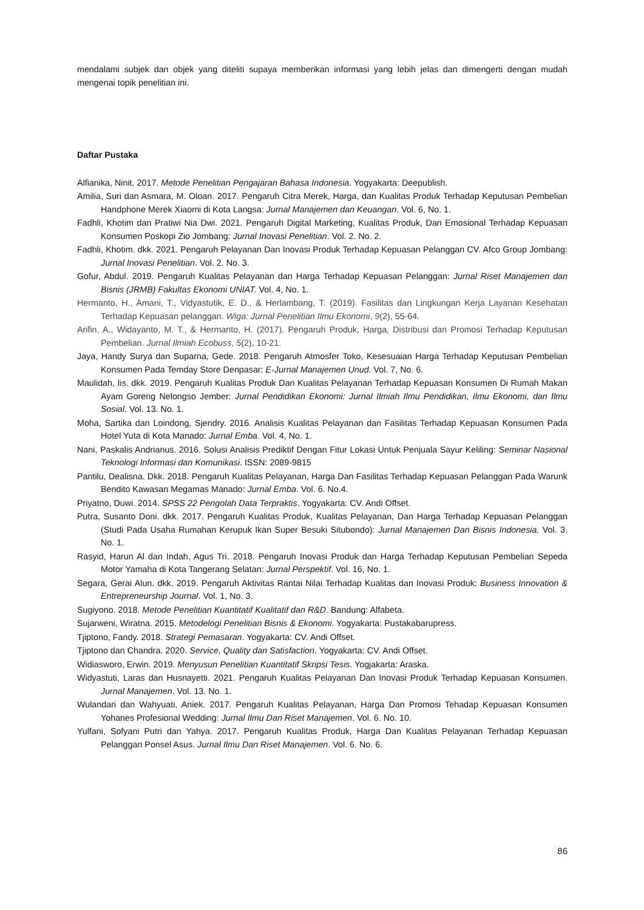mendalami subjek dan objek yang diteliti supaya memberikan informasi yang lebih jelas dan dimengerti dengan mudah mengenai topik penelitian ini.
Daftar Pustaka
Alfianika, Ninit. 2017. Metode Penelitian Pengajaran Bahasa Indonesia. Yogyakarta: Deepublish.
Amilia, Suri dan Asmara, M. Oloan. 2017. Pengaruh Citra Merek, Harga, dan Kualitas Produk Terhadap Keputusan Pembelian Handphone Merek Xiaomi di Kota Langsa: Jurnal Manajemen dan Keuangan. Vol. 6, No. 1.
Fadhli, Khotim dan Pratiwi Nia Dwi. 2021. Pengaruh Digital Marketing, Kualitas Produk, Dan Emosional Terhadap Kepuasan Konsumen Poskopi Zio Jombang: Jurnal Inovasi Penelitian. Vol. 2. No. 2.
Fadhli, Khotim. dkk. 2021. Pengaruh Pelayanan Dan Inovasi Produk Terhadap Kepuasan Pelanggan CV. Afco Group Jombang: Jurnal Inovasi Penelitian. Vol. 2. No. 3.
Gofur, Abdul. 2019. Pengaruh Kualitas Pelayanan dan Harga Terhadap Kepuasan Pelanggan: Jurnal Riset Manajemen dan Bisnis (JRMB) Fakultas Ekonomi UNIAT. Vol. 4, No. 1.
Hermanto, H., Amani, T., Vidyastutik, E. D., & Herlambang, T. (2019). Fasilitas dan Lingkungan Kerja Layanan Kesehatan Terhadap Kepuasan pelanggan. Wiga: Jurnal Penelitian Ilmu Ekonomi, 9(2), 55-64.
Arifin, A., Widayanto, M. T., & Hermanto, H. (2017). Pengaruh Produk, Harga, Distribusi dan Promosi Terhadap Keputusan Pembelian. Jurnal Ilmiah Ecobuss, 5(2), 10-21.
Jaya, Handy Surya dan Suparna, Gede. 2018. Pengaruh Atmosfer Toko, Kesesuaian Harga Terhadap Keputusan Pembelian Konsumen Pada Temday Store Denpasar: E-Jurnal Manajemen Unud. Vol. 7, No. 6.
Maulidah, Iis. dkk. 2019. Pengaruh Kualitas Produk Dan Kualitas Pelayanan Terhadap Kepuasan Konsumen Di Rumah Makan Ayam Goreng Nelongso Jember: Jurnal Pendidikan Ekonomi: Jurnal Ilmiah Ilmu Pendidikan, Ilmu Ekonomi, dan Ilmu Sosial. Vol. 13. No. 1.
Moha, Sartika dan Loindong, Sjendry. 2016. Analisis Kualitas Pelayanan dan Fasilitas Terhadap Kepuasan Konsumen Pada Hotel Yuta di Kota Manado: Jurnal Emba. Vol. 4, No. 1.
Nani, Paskalis Andrianus. 2016. Solusi Analisis Prediktif Dengan Fitur Lokasi Untuk Penjuala Sayur Keliling: Seminar Nasional Teknologi Informasi dan Komunikasi. ISSN: 2089-9815
Pantilu, Dealisna. Dkk. 2018. Pengaruh Kualitas Pelayanan, Harga Dan Fasilitas Terhadap Kepuasan Pelanggan Pada Warunk Bendito Kawasan Megamas Manado: Jurnal Emba. Vol. 6. No.4.
Priyatno, Duwi. 2014. SPSS 22 Pengolah Data Terpraktis. Yogyakarta: CV. Andi Offset.
Putra, Susanto Doni. dkk. 2017. Pengaruh Kualitas Produk, Kualitas Pelayanan, Dan Harga Terhadap Kepuasan Pelanggan (Studi Pada Usaha Rumahan Kerupuk Ikan Super Besuki Situbondo): Jurnal Manajemen Dan Bisnis Indonesia. Vol. 3. No. 1.
Rasyid, Harun Al dan Indah, Agus Tri. 2018. Pengaruh Inovasi Produk dan Harga Terhadap Keputusan Pembelian Sepeda Motor Yamaha di Kota Tangerang Selatan: Jurnal Perspektif. Vol. 16, No. 1.
Segara, Gerai Alun. dkk. 2019. Pengaruh Aktivitas Rantai Nilai Terhadap Kualitas dan Inovasi Produk: Business Innovation & Entrepreneurship Journal. Vol. 1, No. 3.
Sugiyono. 2018. Metode Penelitian Kuantitatif Kualitatif dan R&D. Bandung: Alfabeta.
Sujarweni, Wiratna. 2015. Metodelogi Penelitian Bisnis & Ekonomi. Yogyakarta: Pustakabarupress.
Tjiptono, Fandy. 2018. Strategi Pemasaran. Yogyakarta: CV. Andi Offset.
Tjiptono dan Chandra. 2020. Service, Quality dan Satisfaction. Yogyakarta: CV. Andi Offset.
Widiasworo, Erwin. 2019. Menyusun Penelitian Kuantitatif Skripsi Tesis. Yogjakarta: Araska.
Widyastuti, Laras dan Husnayetti. 2021. Pengaruh Kualitas Pelayanan Dan Inovasi Produk Terhadap Kepuasan Konsumen. Jurnal Manajemen. Vol. 13. No. 1.
Wulandari dan Wahyuati, Aniek. 2017. Pengaruh Kualitas Pelayanan, Harga Dan Promosi Tehadap Kepuasan Konsumen Yohanes Profesional Wedding: Jurnal Ilmu Dan Riset Manajemen. Vol. 6. No. 10.
Yulfani, Sofyani Putri dan Yahya. 2017. Pengaruh Kualitas Produk, Harga Dan Kualitas Pelayanan Terhadap Kepuasan Pelanggan Ponsel Asus. Jurnal Ilmu Dan Riset Manajemen. Vol. 6. No. 6.
86